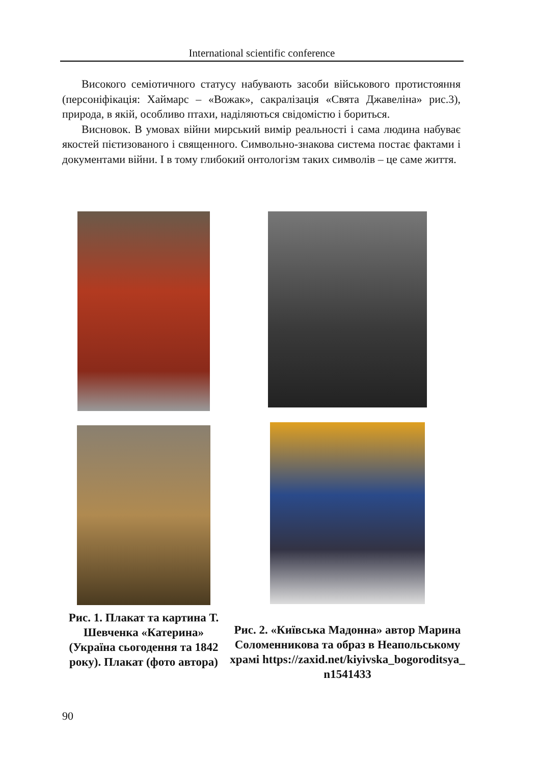International scientific conference
Високого семіотичного статусу набувають засоби військового протистояння (персоніфікація: Хаймарс – «Вожак», сакралізація «Свята Джавеліна» рис.3), природа, в якій, особливо птахи, наділяються свідомістю і бориться.
Висновок. В умовах війни мирський вимір реальності і сама людина набуває якостей пієтизованого і священного. Символьно-знакова система постає фактами і документами війни. І в тому глибокий онтологізм таких символів – це саме життя.
Рис. 1. Плакат та картина Т. Шевченка «Катерина» (Україна сьогодення та 1842 року). Плакат (фото автора)
Рис. 2. «Київська Мадонна» автор Марина Соломенникова та образ в Неапольському храмі https://zaxid.net/kiyivska_bogoroditsya_ n1541433
90